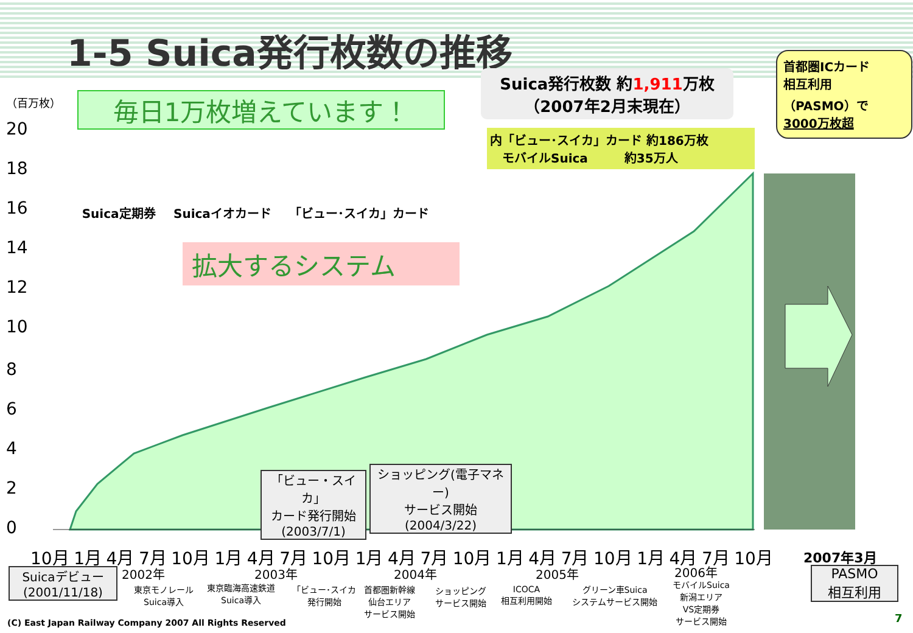1-5 Suica発行枚数の推移
（百万枚）
20
18
16
14
12
10
8
6
4
2
0
毎日1万枚増えています！
Suica発行枚数 約1,911万枚
（2007年2月末現在）
首都圏ICカード
相互利用
（PASMO）で
3000万枚超
内「ビュー･スイカ」カード 約186万枚
　モバイルSuica　　　約35万人
Suica定期券 Suicaイオカード 「ビュー･スイカ」カード
拡大するシステム
「ビュー・スイカ」
カード発行開始
(2003/7/1)
ショッピング(電子マネー)
サービス開始
(2004/3/22)
10月 1月 4月 7月 10月 1月 4月 7月 10月 1月 4月 7月 10月 1月 4月 7月 10月 1月 4月 7月 10月
2007年3月
2002年 2003年 2004年 2005年 2006年
Suicaデビュー
(2001/11/18)
東京モノレール
Suica導入
東京臨海高速鉄道
Suica導入
「ビュー･スイカ
発行開始
首都圏新幹線
仙台エリア
サービス開始
ショッピング
サービス開始
ICOCA
相互利用開始
グリーン車Suica
システムサービス開始
モバイルSuica
新潟エリア
VS定期券
サービス開始
PASMO
相互利用
(C) East Japan Railway Company 2007 All Rights Reserved
7